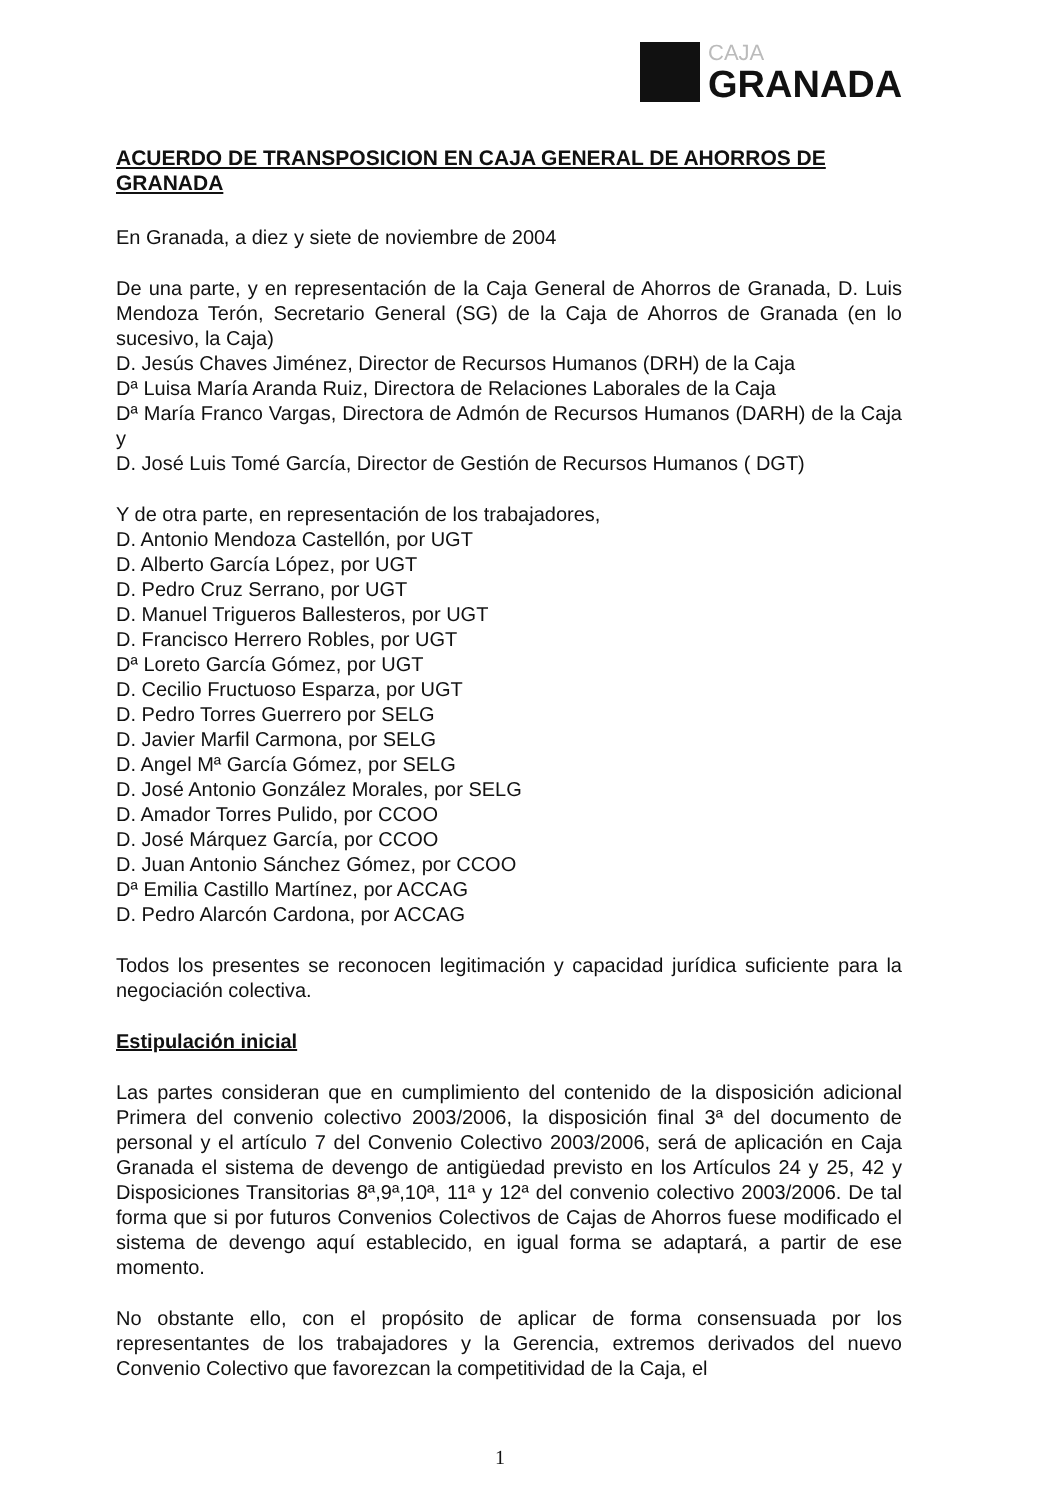CAJA
GRANADA
ACUERDO DE TRANSPOSICION EN CAJA GENERAL DE AHORROS DE GRANADA
En Granada, a diez y siete de noviembre de 2004
De una parte, y en representación de la Caja General de Ahorros de Granada, D. Luis Mendoza Terón, Secretario General (SG) de la Caja de Ahorros de Granada (en lo sucesivo, la Caja)
D. Jesús Chaves Jiménez, Director de Recursos Humanos (DRH) de la Caja
Dª Luisa María Aranda Ruiz, Directora de Relaciones Laborales de la Caja
Dª María Franco Vargas, Directora de Admón de Recursos Humanos (DARH) de la Caja y
D. José Luis Tomé García, Director de Gestión de Recursos Humanos ( DGT)
Y de otra parte, en representación de los trabajadores,
D. Antonio Mendoza Castellón, por UGT
D. Alberto García López, por UGT
D. Pedro Cruz Serrano, por UGT
D. Manuel Trigueros Ballesteros, por UGT
D. Francisco Herrero Robles, por UGT
Dª Loreto García Gómez, por UGT
D. Cecilio Fructuoso Esparza, por UGT
D. Pedro Torres Guerrero por SELG
D. Javier Marfil Carmona, por SELG
D. Angel Mª García Gómez, por SELG
D. José Antonio González Morales, por SELG
D. Amador Torres Pulido, por CCOO
D. José Márquez García, por CCOO
D. Juan Antonio Sánchez Gómez, por CCOO
Dª Emilia Castillo Martínez, por ACCAG
D. Pedro Alarcón Cardona, por ACCAG
Todos los presentes se reconocen legitimación y capacidad jurídica suficiente para la negociación colectiva.
Estipulación inicial
Las partes consideran que en cumplimiento del contenido de la disposición adicional Primera del convenio colectivo 2003/2006, la disposición final 3ª del documento de personal y el artículo 7 del Convenio Colectivo 2003/2006, será de aplicación en Caja Granada el sistema de devengo de antigüedad previsto en los Artículos 24 y 25, 42 y Disposiciones Transitorias 8ª,9ª,10ª, 11ª y 12ª del convenio colectivo 2003/2006. De tal forma que si por futuros Convenios Colectivos de Cajas de Ahorros fuese modificado el sistema de devengo aquí establecido, en igual forma se adaptará, a partir de ese momento.
No obstante ello, con el propósito de aplicar de forma consensuada por los representantes de los trabajadores y la Gerencia, extremos derivados del nuevo Convenio Colectivo que favorezcan la competitividad de la Caja, el
1